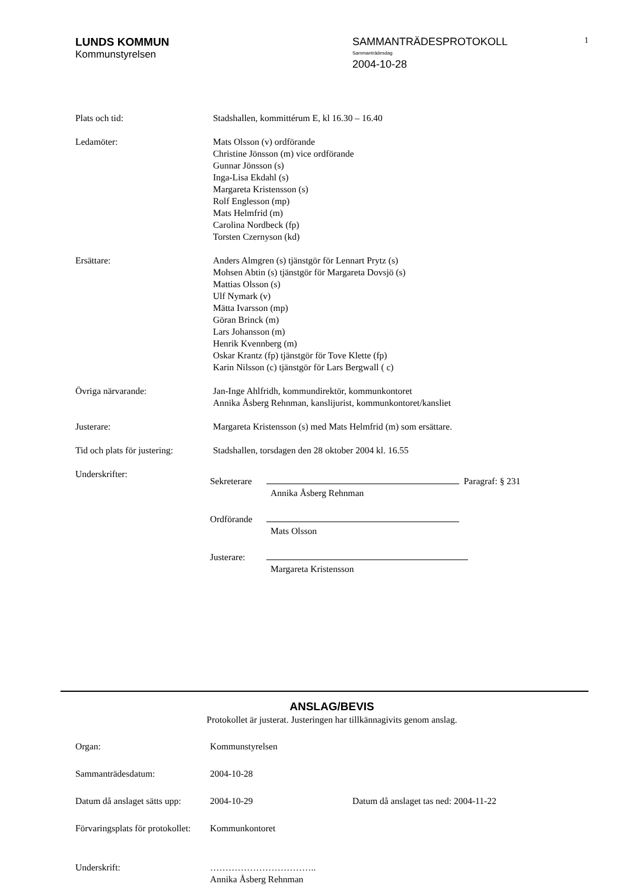LUNDS KOMMUN
Kommunstyrelsen
SAMMANTRÄDESPROTOKOLL
Sammanträdesdag
2004-10-28
1
Plats och tid: Stadshallen, kommittérum E, kl 16.30 – 16.40
Ledamöter: Mats Olsson (v) ordförande
Christine Jönsson (m) vice ordförande
Gunnar Jönsson (s)
Inga-Lisa Ekdahl (s)
Margareta Kristensson (s)
Rolf Englesson (mp)
Mats Helmfrid (m)
Carolina Nordbeck (fp)
Torsten Czernyson (kd)
Ersättare: Anders Almgren (s) tjänstgör för Lennart Prytz (s)
Mohsen Abtin (s) tjänstgör för Margareta Dovsjö (s)
Mattias Olsson (s)
Ulf Nymark (v)
Mätta Ivarsson (mp)
Göran Brinck (m)
Lars Johansson (m)
Henrik Kvennberg (m)
Oskar Krantz (fp) tjänstgör för Tove Klette (fp)
Karin Nilsson (c) tjänstgör för Lars Bergwall ( c)
Övriga närvarande: Jan-Inge Ahlfridh, kommundirektör, kommunkontoret
Annika Åsberg Rehnman, kanslijurist, kommunkontoret/kansliet
Justerare: Margareta Kristensson (s) med Mats Helmfrid (m) som ersättare.
Tid och plats för justering:
Stadshallen, torsdagen den 28 oktober 2004 kl. 16.55
Underskrifter:
Sekreterare
Paragraf: § 231
Annika Åsberg Rehnman
Ordförande
Mats Olsson
Justerare:
Margareta Kristensson
ANSLAG/BEVIS
Protokollet är justerat. Justeringen har tillkännagivits genom anslag.
Organ: Kommunstyrelsen
Sammanträdesdatum: 2004-10-28
Datum då anslaget sätts upp:
2004-10-29 Datum då anslaget tas ned: 2004-11-22
Förvaringsplats för protokollet:
Kommunkontoret
Underskrift: ……………………………..
Annika Åsberg Rehnman